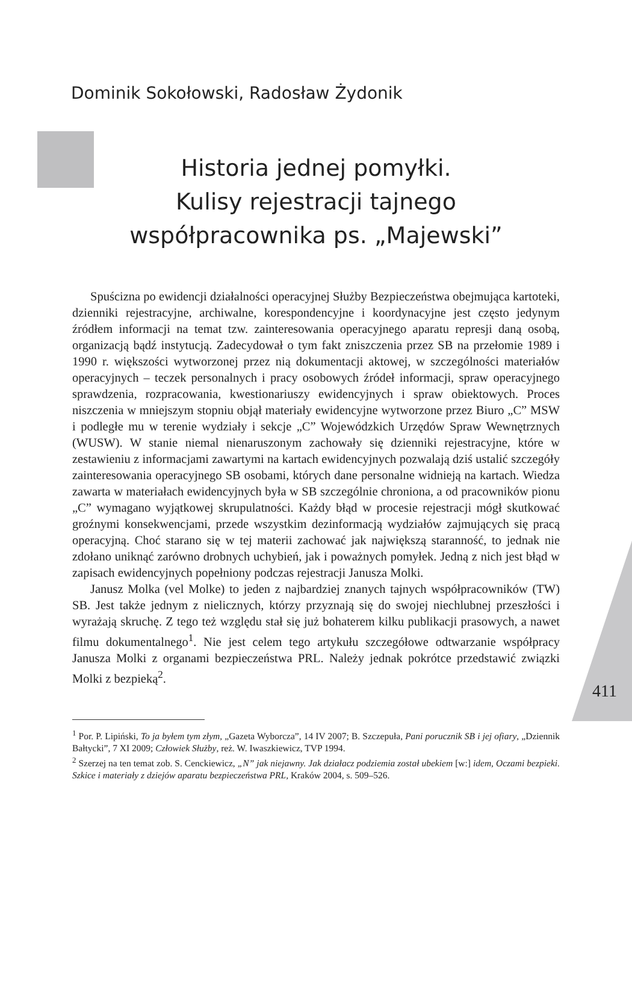Dominik Sokołowski, Radosław Żydonik
Historia jednej pomyłki.
Kulisy rejestracji tajnego
współpracownika ps. „Majewski”
Spuścizna po ewidencji działalności operacyjnej Służby Bezpieczeństwa obejmująca kartoteki, dzienniki rejestracyjne, archiwalne, korespondencyjne i koordynacyjne jest często jedynym źródłem informacji na temat tzw. zainteresowania operacyjnego aparatu represji daną osobą, organizacją bądź instytucją. Zadecydował o tym fakt zniszczenia przez SB na przełomie 1989 i 1990 r. większości wytworzonej przez nią dokumentacji aktowej, w szczególności materiałów operacyjnych – teczek personalnych i pracy osobowych źródeł informacji, spraw operacyjnego sprawdzenia, rozpracowania, kwestionariuszy ewidencyjnych i spraw obiektowych. Proces niszczenia w mniejszym stopniu objął materiały ewidencyjne wytworzone przez Biuro „C” MSW i podległe mu w terenie wydziały i sekcje „C” Wojewódzkich Urzędów Spraw Wewnętrznych (WUSW). W stanie niemal nienaruszonym zachowały się dzienniki rejestracyjne, które w zestawieniu z informacjami zawartymi na kartach ewidencyjnych pozwalają dziś ustalić szczegóły zainteresowania operacyjnego SB osobami, których dane personalne widnieją na kartach. Wiedza zawarta w materiałach ewidencyjnych była w SB szczególnie chroniona, a od pracowników pionu „C” wymagano wyjątkowej skrupulatności. Każdy błąd w procesie rejestracji mógł skutkować groźnymi konsekwencjami, przede wszystkim dezinformacją wydziałów zajmujących się pracą operacyjną. Choć starano się w tej materii zachować jak największą staranność, to jednak nie zdołano uniknąć zarówno drobnych uchybień, jak i poważnych pomyłek. Jedną z nich jest błąd w zapisach ewidencyjnych popełniony podczas rejestracji Janusza Molki.
Janusz Molka (vel Molke) to jeden z najbardziej znanych tajnych współpracowników (TW) SB. Jest także jednym z nielicznych, którzy przyznają się do swojej niechlubnej przeszłości i wyrażają skruchę. Z tego też względu stał się już bohaterem kilku publikacji prasowych, a nawet filmu dokumentalnego<sup>1</sup>. Nie jest celem tego artykułu szczegółowe odtwarzanie współpracy Janusza Molki z organami bezpieczeństwa PRL. Należy jednak pokrótce przedstawić związki Molki z bezpieką<sup>2</sup>.
411
<sup>1</sup> Por. P. Lipiński, To ja byłem tym złym, „Gazeta Wyborcza”, 14 IV 2007; B. Szczepuła, Pani porucznik SB i jej ofiary, „Dziennik Bałtycki”, 7 XI 2009; Człowiek Służby, reż. W. Iwaszkiewicz, TVP 1994.
<sup>2</sup> Szerzej na ten temat zob. S. Cenckiewicz, „N” jak niejawny. Jak działacz podziemia został ubekiem [w:] idem, Oczami bezpieki. Szkice i materiały z dziejów aparatu bezpieczeństwa PRL, Kraków 2004, s. 509–526.